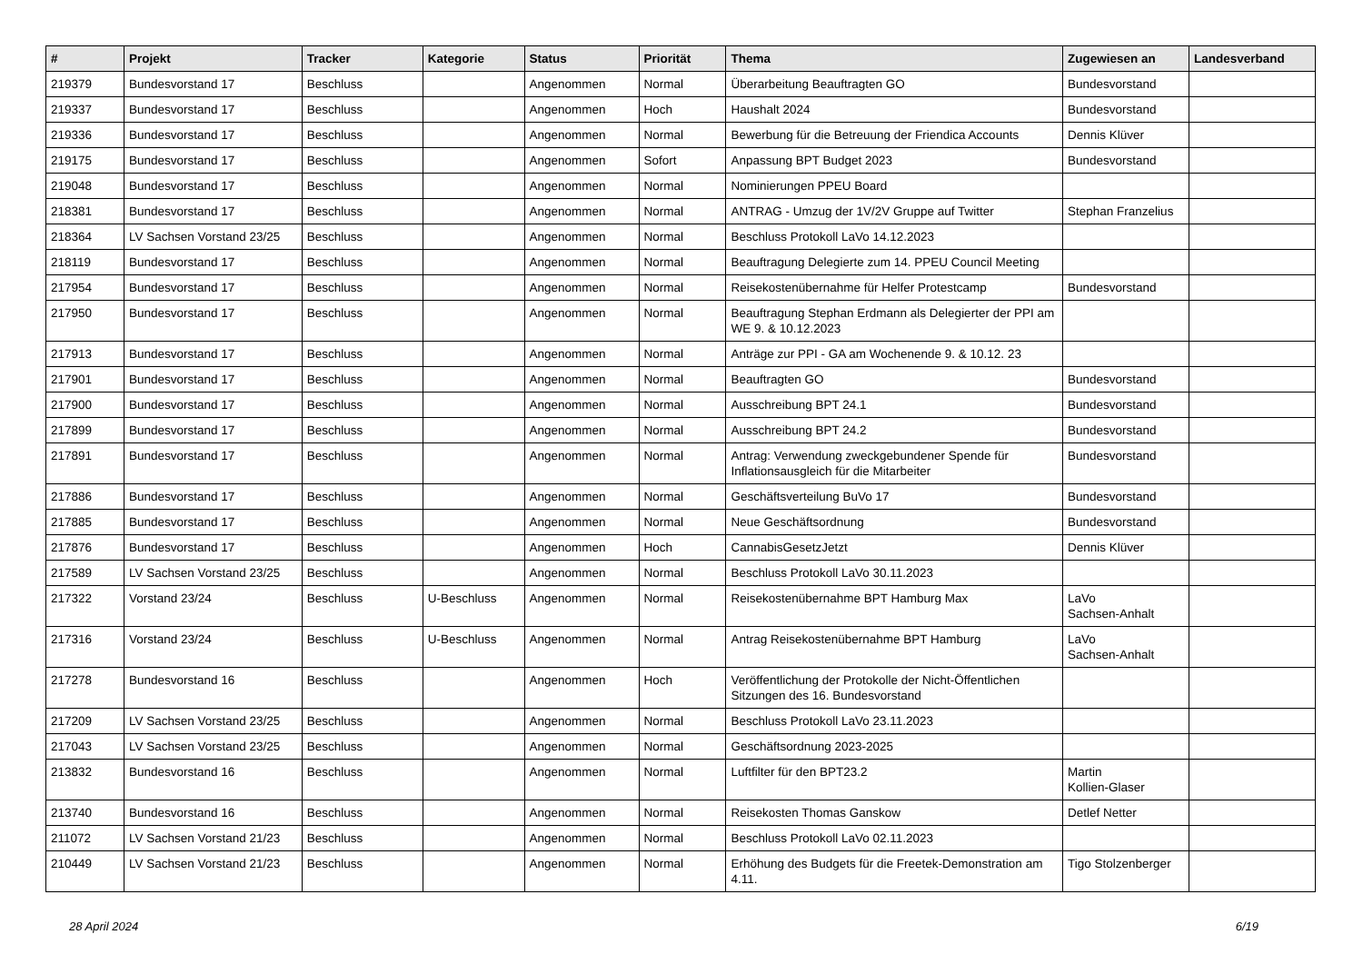| # | Projekt | Tracker | Kategorie | Status | Priorität | Thema | Zugewiesen an | Landesverband |
| --- | --- | --- | --- | --- | --- | --- | --- | --- |
| 219379 | Bundesvorstand 17 | Beschluss | | Angenommen | Normal | Überarbeitung Beauftragten GO | Bundesvorstand | |
| 219337 | Bundesvorstand 17 | Beschluss | | Angenommen | Hoch | Haushalt 2024 | Bundesvorstand | |
| 219336 | Bundesvorstand 17 | Beschluss | | Angenommen | Normal | Bewerbung für die Betreuung der Friendica Accounts | Dennis Klüver | |
| 219175 | Bundesvorstand 17 | Beschluss | | Angenommen | Sofort | Anpassung BPT Budget 2023 | Bundesvorstand | |
| 219048 | Bundesvorstand 17 | Beschluss | | Angenommen | Normal | Nominierungen PPEU Board | | |
| 218381 | Bundesvorstand 17 | Beschluss | | Angenommen | Normal | ANTRAG - Umzug der 1V/2V Gruppe auf Twitter | Stephan Franzelius | |
| 218364 | LV Sachsen Vorstand 23/25 | Beschluss | | Angenommen | Normal | Beschluss Protokoll LaVo 14.12.2023 | | |
| 218119 | Bundesvorstand 17 | Beschluss | | Angenommen | Normal | Beauftragung Delegierte zum 14. PPEU Council Meeting | | |
| 217954 | Bundesvorstand 17 | Beschluss | | Angenommen | Normal | Reisekostenübernahme für Helfer Protestcamp | Bundesvorstand | |
| 217950 | Bundesvorstand 17 | Beschluss | | Angenommen | Normal | Beauftragung Stephan Erdmann als Delegierter der PPI am WE 9. & 10.12.2023 | | |
| 217913 | Bundesvorstand 17 | Beschluss | | Angenommen | Normal | Anträge zur PPI - GA am Wochenende 9. & 10.12. 23 | | |
| 217901 | Bundesvorstand 17 | Beschluss | | Angenommen | Normal | Beauftragten GO | Bundesvorstand | |
| 217900 | Bundesvorstand 17 | Beschluss | | Angenommen | Normal | Ausschreibung BPT 24.1 | Bundesvorstand | |
| 217899 | Bundesvorstand 17 | Beschluss | | Angenommen | Normal | Ausschreibung BPT 24.2 | Bundesvorstand | |
| 217891 | Bundesvorstand 17 | Beschluss | | Angenommen | Normal | Antrag: Verwendung zweckgebundener Spende für Inflationsausgleich für die Mitarbeiter | Bundesvorstand | |
| 217886 | Bundesvorstand 17 | Beschluss | | Angenommen | Normal | Geschäftsverteilung BuVo 17 | Bundesvorstand | |
| 217885 | Bundesvorstand 17 | Beschluss | | Angenommen | Normal | Neue Geschäftsordnung | Bundesvorstand | |
| 217876 | Bundesvorstand 17 | Beschluss | | Angenommen | Hoch | CannabisGesetzJetzt | Dennis Klüver | |
| 217589 | LV Sachsen Vorstand 23/25 | Beschluss | | Angenommen | Normal | Beschluss Protokoll LaVo 30.11.2023 | | |
| 217322 | Vorstand 23/24 | Beschluss | U-Beschluss | Angenommen | Normal | Reisekostenübernahme BPT Hamburg Max | LaVo Sachsen-Anhalt | |
| 217316 | Vorstand 23/24 | Beschluss | U-Beschluss | Angenommen | Normal | Antrag Reisekostenübernahme BPT Hamburg | LaVo Sachsen-Anhalt | |
| 217278 | Bundesvorstand 16 | Beschluss | | Angenommen | Hoch | Veröffentlichung der Protokolle der Nicht-Öffentlichen Sitzungen des 16. Bundesvorstand | | |
| 217209 | LV Sachsen Vorstand 23/25 | Beschluss | | Angenommen | Normal | Beschluss Protokoll LaVo 23.11.2023 | | |
| 217043 | LV Sachsen Vorstand 23/25 | Beschluss | | Angenommen | Normal | Geschäftsordnung 2023-2025 | | |
| 213832 | Bundesvorstand 16 | Beschluss | | Angenommen | Normal | Luftfilter für den BPT23.2 | Martin Kollien-Glaser | |
| 213740 | Bundesvorstand 16 | Beschluss | | Angenommen | Normal | Reisekosten Thomas Ganskow | Detlef Netter | |
| 211072 | LV Sachsen Vorstand 21/23 | Beschluss | | Angenommen | Normal | Beschluss Protokoll LaVo 02.11.2023 | | |
| 210449 | LV Sachsen Vorstand 21/23 | Beschluss | | Angenommen | Normal | Erhöhung des Budgets für die Freetek-Demonstration am 4.11. | Tigo Stolzenberger | |
28 April 2024 6/19